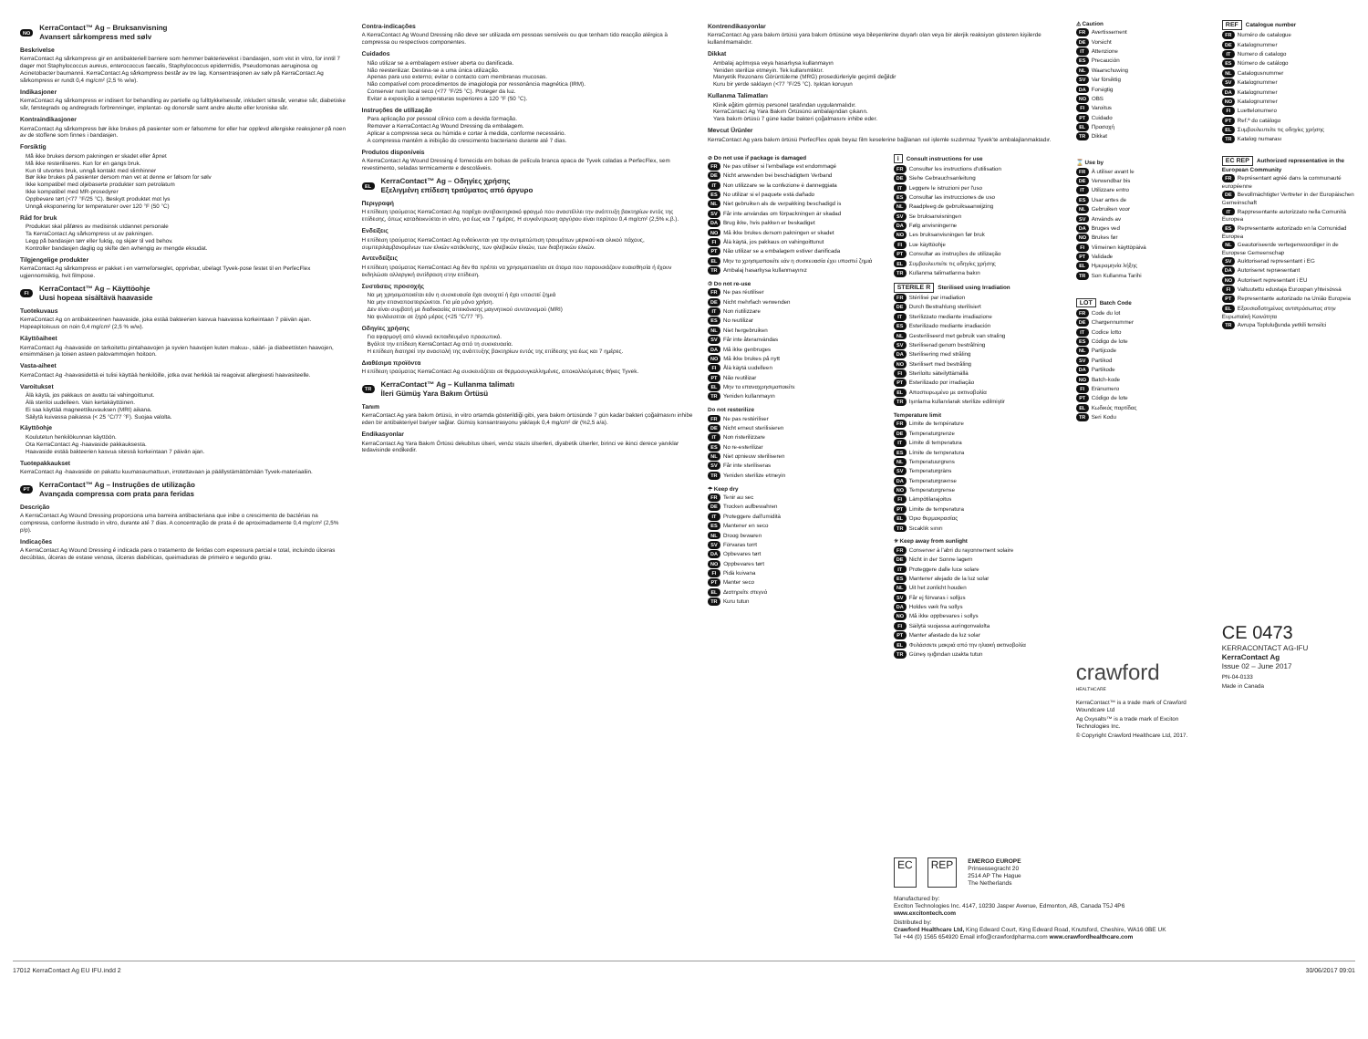NO KerraContact™ Ag – Bruksanvisning
Avansert sårkompress med sølv
Beskrivelse
KerraContact Ag sårkompress gir en antibakteriell barriere som hemmer bakterievekst i bandasjen, som vist in vitro, for inntil 7 dager mot Staphylococcus aureus, enterococcus faecalis, Staphylococcus epidermidis, Pseudomonas aeruginosa og Acinetobacter baumannii. KerraContact Ag sårkompress består av tre lag. Konsentrasjonen av sølv på KerraContact Ag sårkompress er rundt 0,4 mg/cm² (2,5 % w/w).
Indikasjoner
KerraContact Ag sårkompress er indisert for behandling av partielle og fullttykkelsessår, inkludert sittesår, venøse sår, diabetiske sår, førstegrads og andregrads forbrenninger, implantat- og donorsår samt andre akutte eller kroniske sår.
Kontraindikasjoner
KerraContact Ag sårkompress bør ikke brukes på pasienter som er følsomme for eller har opplevd allergiske reaksjoner på noen av de stoffene som finnes i bandasjen.
Forsiktig
Må ikke brukes dersom pakningen er skadet eller åpnet
Må ikke resteriliseres. Kun for en gangs bruk.
Kun til utvortes bruk, unngå kontakt med slimhinner
Bør ikke brukes på pasienter dersom man vet at denne er følsom for sølv
Ikke kompatibel med oljebaserte produkter som petrolatum
Ikke kompatibel med MR-prosedyrer
Oppbevare tørt (<77 °F/25 °C). Beskytt produktet mot lys
Unngå eksponering for temperaturer over 120 °F (50 °C)
Råd for bruk
Produktet skal påføres av medisinsk utdannet personale
Ta KerraContact Ag sårkompress ut av pakningen.
Legg på bandasjen tørr eller fuktig, og skjær til ved behov.
Kontroller bandasjen daglig og skifte den avhengig av mengde eksudat.
Tilgjengelige produkter
KerraContact Ag sårkompress er pakket i en varmeforseglet, opprivbar, ubelagt Tyvek-pose festet til en PerfecFlex ugjennomsiktig, hvit filmpose.
FI KerraContact™ Ag – Käyttöohje
Uusi hopeaa sisältävä haavaside
Tuotekuvaus
KerraContact Ag on antibakteerinen haavaside, joka estää bakteerien kasvua haavassa korkeintaan 7 päivän ajan. Hopeapitoisuus on noin 0,4 mg/cm² (2,5 % w/w).
Käyttöaiheet
KerraContact Ag -haavaside on tarkoitettu pintahaavojen ja syvien haavojen kuten makuu-, sääri- ja diabeettisten haavojen, ensimmäisen ja toisen asteen palovammojen hoitoon.
Vasta-aiheet
KerraContact Ag -haavasidettä ei tulisi käyttää henkilöille, jotka ovat herkkiä tai reagoivat allergisesti haavasiteelle.
Varoitukset
Älä käytä, jos pakkaus on avattu tai vahingoittunut.
Älä steriloi uudelleen. Vain kertakäyttöinen.
Ei saa käyttää magneettikuvauksen (MRI) aikana.
Säilytä kuivassa paikassa (< 25 °C/77 °F). Suojaa valolta.
Käyttöohje
Koulutetun henkilökunnan käyttöön.
Ota KerraContact Ag -haavaside pakkauksesta.
Haavaside estää bakteerien kasvua sitessä korkeintaan 7 päivän ajan.
Tuotepakkaukset
KerraContact Ag -haavaside on pakattu kuumasaumattuun, irrotettavaan ja päällystämättömään Tyvek-materiaaliin.
PT KerraContact™ Ag – Instruções de utilização
Avançada compressa com prata para feridas
Descrição
A KerraContact Ag Wound Dressing proporciona uma barreira antibacteriana que inibe o crescimento de bactérias na compressa, conforme ilustrado in vitro, durante até 7 dias. A concentração de prata é de aproximadamente 0,4 mg/cm² (2,5% p/p).
Indicações
A KerraContact Ag Wound Dressing é indicada para o tratamento de feridas com espessura parcial e total, incluindo úlceras decúbitas, úlceras de estase venosa, úlceras diabéticas, queimaduras de primeiro e segundo grau.
Contra-indicações
A KerraContact Ag Wound Dressing não deve ser utilizada em pessoas sensíveis ou que tenham tido reacção alérgica à compressa ou respectivos componentes.
Cuidados
Não utilizar se a embalagem estiver aberta ou danificada.
Não reesterilizar. Destina-se a uma única utilização.
Apenas para uso externo; evitar o contacto com membranas mucosas.
Não compatível com procedimentos de imagiologia por ressonância magnética (IRM).
Conservar num local seco (<77 °F/25 °C). Proteger da luz.
Evitar a exposição a temperaturas superiores a 120 °F (50 °C).
Instruções de utilização
Para aplicação por pessoal clínico com a devida formação.
Remover a KerraContact Ag Wound Dressing da embalagem.
Aplicar a compressa seca ou húmida e cortar à medida, conforme necessário.
A compressa mantém a inibição do crescimento bacteriano durante até 7 dias.
Produtos disponíveis
A KerraContact Ag Wound Dressing é fornecida em bolsas de película branca opaca de Tyvek coladas a PerfecFlex, sem revestimento, seladas termicamente e descoláveis.
EL KerraContact™ Ag – Οδηγίες χρήσης
Εξελιγμένη επίδεση τραύματος από άργυρο
Περιγραφή
Η επίδεση τραύματος KerraContact Ag παρέχει αντιβακτηριακό φραγμό που αναστέλλει την ανάπτυξη βακτηρίων εντός της επίδεσης, όπως καταδεικνύεται in vitro, για έως και 7 ημέρες. Η συγκέντρωση αργύρου είναι περίπου 0,4 mg/cm² (2,5% κ.β.).
Ενδείξεις
Η επίδεση τραύματος KerraContact Ag ενδείκνυται για την αντιμετώπιση τραυμάτων μερικού και ολικού πάχους, συμπεριλαμβανομένων των ελκών κατάκλισης, των φλεβικών ελκών, των διαβητικών ελκών.
Αντενδείξεις
Η επίδεση τραύματος KerraContact Ag δεν θα πρέπει να χρησιμοποιείται σε άτομα που παρουσιάζουν ευαισθησία ή έχουν εκδηλώσει αλλεργική αντίδραση στην επίδεση.
Συστάσεις προσοχής
Να μη χρησιμοποιείται εάν η συσκευασία έχει ανοιχτεί ή έχει υποστεί ζημιά
Να μην επαναποστειρώνεται. Για μία μόνο χρήση.
Δεν είναι συμβατή με διαδικασίες απεικόνισης μαγνητικού συντονισμού (MRI)
Να φυλάσσεται σε ξηρό μέρος (<25 °C/77 °F).
Οδηγίες χρήσης
Για εφαρμογή από κλινικό εκπαιδευμένο προσωπικό.
Βγάλτε την επίδεση KerraContact Ag από τη συσκευασία.
Η επίδεση διατηρεί την αναστολή της ανάπτυξης βακτηρίων εντός της επίδεσης για έως και 7 ημέρες.
Διαθέσιμα προϊόντα
Η επίδεση τραύματος KerraContact Ag συσκευάζεται σε θερμοσυγκολλημένες, αποκολλούμενες θήκες Tyvek.
TR KerraContact™ Ag – Kullanma talimatı
İleri Gümüş Yara Bakım Örtüsü
Tanım
KerraContact Ag yara bakım örtüsü, in vitro ortamda gösterildiği gibi, yara bakım örtüsünde 7 gün kadar bakteri çoğalmasını inhibe eden bir antibakteriyel bariyer sağlar. Gümüş konsantrasyonu yaklaşık 0,4 mg/cm² dir (%2,5 a/a).
Endikasyonlar
KerraContact Ag Yara Bakım Örtüsü dekubitus ülseri, venöz stazis ülserleri, diyabetik ülserler, birinci ve ikinci derece yanıklar tedavisinde endikedir.
Kontrendikasyonlar
KerraContact Ag yara bakım örtüsü yara bakım örtüsüne veya bileşenlerine duyarlı olan veya bir alerjik reaksiyon gösteren kişilerde kullanılmamalıdır.
Dikkat
Ambalaj açılmışsa veya hasarlıysa kullanmayın
Yeniden sterilize etmeyin. Tek kullanımlıktır.
Manyetik Rezonans Görüntüleme (MRG) prosedürleriyle geçimli değildir
Kuru bir yerde saklayın (<77 °F/25 °C). Işıktan koruyun
Kullanma Talimatları
Klinik eğitim görmüş personel tarafından uygulanmalıdır.
KerraContact Ag Yara Bakım Örtüsünü ambalajından çıkarın.
Yara bakım örtüsü 7 güne kadar bakteri çoğalmasını inhibe eder.
Mevcut Ürünler
KerraContact Ag yara bakım örtüsü PerfecFlex opak beyaz film keselerine bağlanan ısıl işlemle sızdırmaz Tyvek'te ambalajlanmaktadır.
⊘ Do not use if package is damaged
FR Ne pas utiliser si l'emballage est endommagé
DE Nicht anwenden bei beschädigtem Verband
IT Non utilizzare se la confezione è danneggiata
ES No utilizar si el paquete está dañado
NL Niet gebruiken als de verpakking beschadigd is
SV Får inte användas om förpackningen är skadad
DA Brug ikke, hvis pakken er beskadiget
NO Må ikke brukes dersom pakningen er skadet
FI Älä käytä, jos pakkaus on vahingoittunut
PT Não utilizar se a embalagem estiver danificada
EL Μην το χρησιμοποιείτε εάν η συσκευασία έχει υποστεί ζημιά
TR Ambalaj hasarlıysa kullanmayınız
② Do not re-use
FR Ne pas réutiliser
DE Nicht mehrfach verwenden
IT Non riutilizzare
ES No reutilizar
NL Niet hergebruiken
SV Får inte återanvändas
DA Må ikke genbruges
NO Må ikke brukes på nytt
FI Älä käytä uudelleen
PT Não reutilizar
EL Μην το επαναχρησιμοποιείτε
TR Yeniden kullanmayın
Do not resterilize
FR Ne pas restériliser
DE Nicht erneut sterilisieren
IT Non risterilizzare
ES No re-esterilizar
NL Niet opnieuw steriliseren
SV Får inte steriliseras
TR Yeniden sterilize etmeyin
☂ Keep dry
FR Tenir au sec
DE Trocken aufbewahren
IT Proteggere dall'umidità
ES Mantener en seco
NL Droog bewaren
SV Förvaras torrt
DA Opbevares tørt
NO Oppbevares tørt
FI Pidä kuivana
PT Manter seco
EL Διατηρείτε στεγνό
TR Kuru tutun
i Consult instructions for use
FR Consulter les instructions d'utilisation
DE Siehe Gebrauchsanleitung
IT Leggere le istruzioni per l'uso
ES Consultar las instrucciones de uso
NL Raadpleeg de gebruiksaanwijzing
SV Se bruksanvisningen
DA Følg anvisningerne
NO Les bruksanvisningen før bruk
FI Lue käyttöohje
PT Consultar as instruções de utilização
EL Συμβουλευτείτε τις οδηγίες χρήσης
TR Kullanma talimatlarına bakın
STERILE R Sterilised using Irradiation
FR Stérilisé par irradiation
DE Durch Bestrahlung sterilisiert
IT Sterilizzato mediante irradiazione
ES Esterilizado mediante irradiación
NL Gesteriliseerd met gebruik van straling
SV Steriliserad genom bestrålning
DA Sterilisering med stråling
NO Sterilisert med bestråling
FI Steriloitu säteilyttämällä
PT Esterilizado por irradiação
EL Αποστειρωμένο με ακτινοβολία
TR Işınlama kullanılarak sterilize edilmiştir
Temperature limit
FR Limite de température
DE Temperaturgrenze
IT Limite di temperatura
ES Límite de temperatura
NL Temperatuurgrens
SV Temperaturgräns
DA Temperaturgrænse
NO Temperaturgrense
FI Lämpötilarajoitus
PT Limite de temperatura
EL Όριο θερμοκρασίας
TR Sıcaklık sınırı
☀ Keep away from sunlight
FR Conserver à l'abri du rayonnement solaire
DE Nicht in der Sonne lagern
IT Proteggere dalle luce solare
ES Mantener alejado de la luz solar
NL Uit het zonlicht houden
SV Får ej förvaras i solljus
DA Holdes væk fra sollys
NO Må ikke oppbevares i sollys
FI Säilytä suojassa auringonvalolta
PT Manter afastado da luz solar
EL Φυλάσσετε μακριά από την ηλιακή ακτινοβολία
TR Güneş ışığından uzakta tutun
⚠ Caution
FR Avertissement
DE Vorsicht
IT Attenzione
ES Precaución
NL Waarschuwing
SV Var försiktig
DA Forsigtig
NO OBS
FI Varoitus
PT Cuidado
EL Προσοχή
TR Dikkat
⌛ Use by
FR À utiliser avant le
DE Verwendbar bis
IT Utilizzare entro
ES Usar antes de
NL Gebruiken voor
SV Används av
DA Bruges ved
NO Brukes før
FI Viimeinen käyttöpäivä
PT Validade
EL Ημερομηνία λήξης
TR Son Kullanma Tarihi
LOT Batch Code
FR Code du lot
DE Chargennummer
IT Codice lotto
ES Código de lote
NL Partijcode
SV Partikod
DA Partikode
NO Batch-kode
FI Eränumero
PT Código de lote
EL Κωδικός παρτίδας
TR Seri Kodu
crawford
HEALTHCARE
KerraContact™ is a trade mark of Crawford Woundcare Ltd
Ag Oxysalts™ is a trade mark of Exciton Technologies Inc.
© Copyright Crawford Healthcare Ltd, 2017.
REF Catalogue number
FR Numéro de catalogue
DE Katalognummer
IT Numero di catalogo
ES Número de catálogo
NL Catalogusnummer
SV Katalognummer
DA Katalognummer
NO Katalognummer
FI Luettelonumero
PT Ref.ª do catálogo
EL Συμβουλευτείτε τις οδηγίες χρήσης
TR Katalog numarası
EC REP Authorized representative in the European Community
FR Représentant agréé dans la communauté européenne
DE Bevollmächtigter Vertreter in der Europäischen Gemeinschaft
IT Rappresentante autorizzato nella Comunità Europea
ES Representante autorizado en la Comunidad Europea
NL Geautoriseerde vertegenwoordiger in de Europese Gemeenschap
SV Auktoriserad representant i EG
DA Autoriseret repræsentant
NO Autorisert representant i EU
FI Valtuutettu edustaja Euroopan yhteisössä
PT Representante autorizado na União Europeia
EL Εξουσιοδοτημένος αντιπρόσωπος στην Ευρωπαϊκή Κοινότητα
TR Avrupa Topluluğunda yetkili temsilci
CE 0473
KERRACONTACT AG-IFU
KerraContact Ag
Issue 02 – June 2017
PN-04-0133
Made in Canada
EC REP EMERGO EUROPE
Prinsessegracht 20
2514 AP The Hague
The Netherlands
Manufactured by:
Exciton Technologies Inc. 4147, 10230 Jasper Avenue, Edmonton, AB, Canada T5J 4P6
www.excitontech.com
Distributed by:
Crawford Healthcare Ltd, King Edward Court, King Edward Road, Knutsford, Cheshire, WA16 0BE UK
Tel +44 (0) 1565 654920 Email info@crawfordpharma.com www.crawfordhealthcare.com
17012 KerraContact Ag EU IFU.indd 2 30/06/2017 09:01